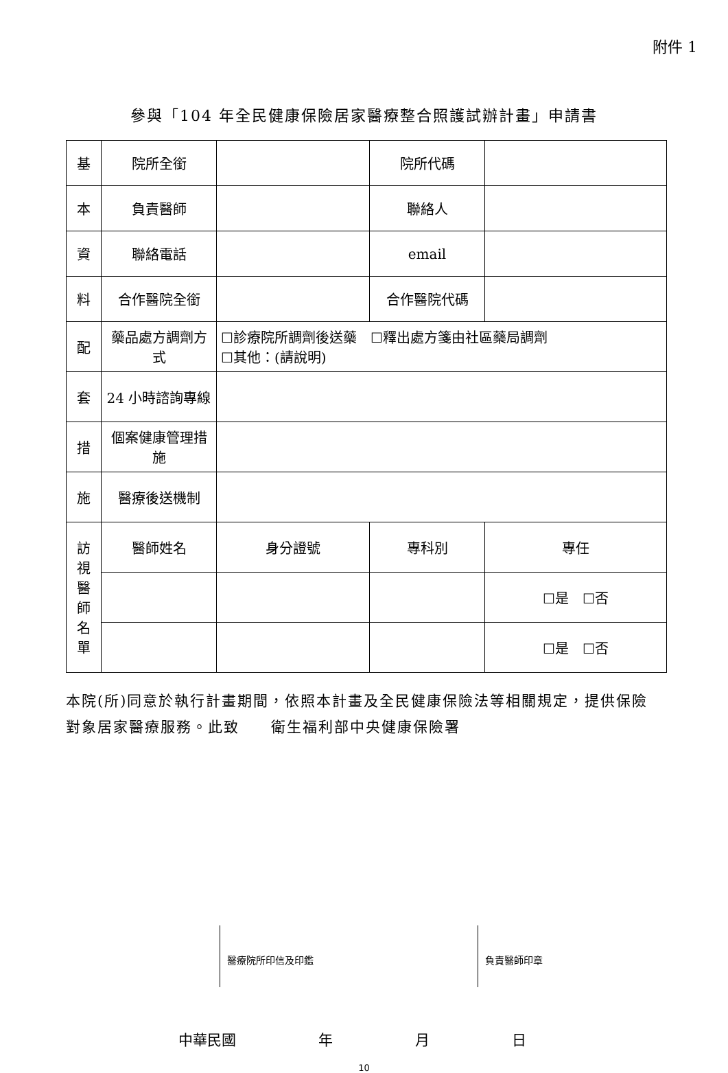附件 1
參與「104 年全民健康保險居家醫療整合照護試辦計畫」申請書
| 基 | 院所全銜 | | 院所代碼 | | |
| 本 | 負責醫師 | | 聯絡人 | | |
| 資 | 聯絡電話 | | email | | |
| 料 | 合作醫院全銜 | | 合作醫院代碼 | | |
| 配 | 藥品處方調劑方式 | ☐診療院所調劑後送藥 ☐釋出處方箋由社區藥局調劑 ☐其他：(請說明) | | | |
| 套 | 24 小時諮詢專線 | | | | |
| 措 | 個案健康管理措施 | | | | |
| 施 | 醫療後送機制 | | | | |
| 訪 視 醫 師 名 單 | 醫師姓名 | 身分證號 | 專科別 | | 專任 |
| | | | | | ☐是 ☐否 |
| | | | | | ☐是 ☐否 |
本院(所)同意於執行計畫期間，依照本計畫及全民健康保險法等相關規定，提供保險對象居家醫療服務。此致　　衛生福利部中央健康保險署
醫療院所印信及印鑑 負責醫師印章
中華民國 年 月 日
10